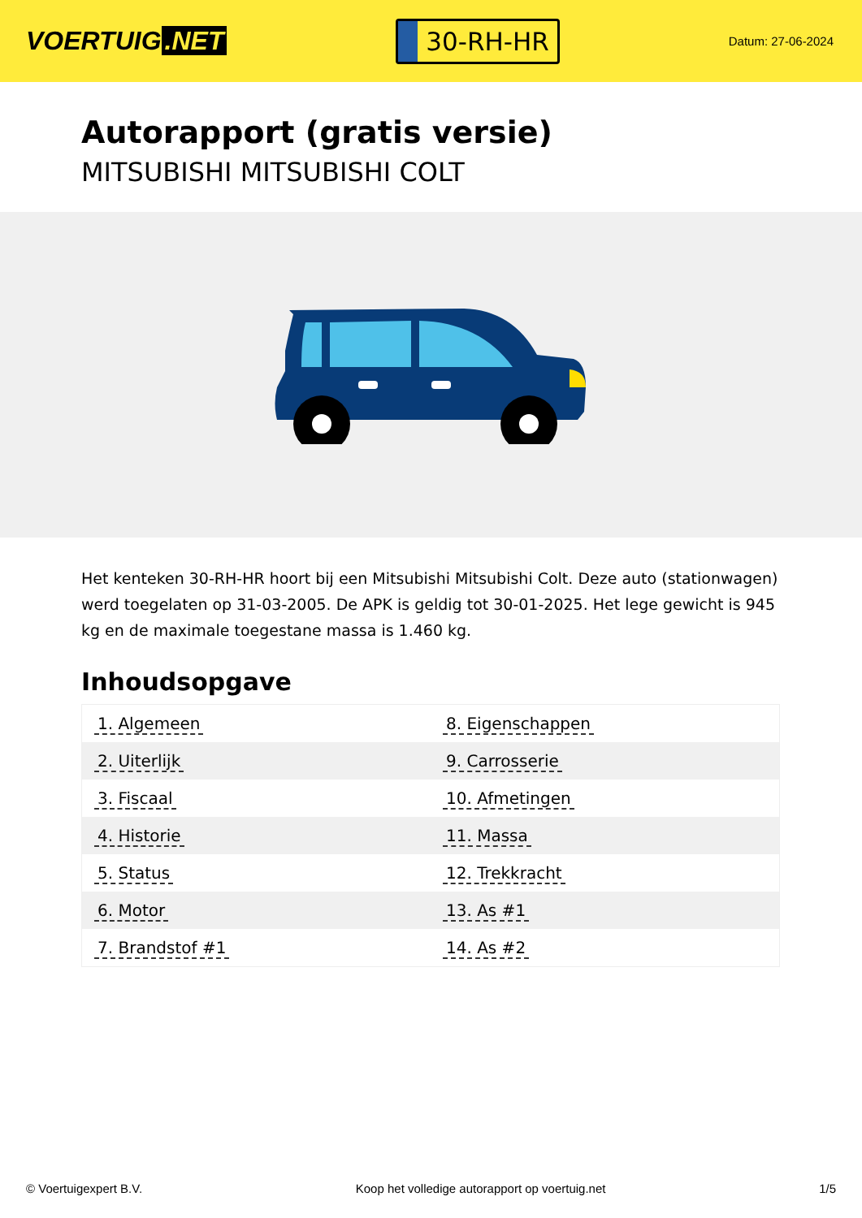VOERTUIG.NET
30-RH-HR
Datum: 27-06-2024
Autorapport (gratis versie)
MITSUBISHI MITSUBISHI COLT
Het kenteken 30-RH-HR hoort bij een Mitsubishi Mitsubishi Colt. Deze auto (stationwagen) werd toegelaten op 31-03-2005. De APK is geldig tot 30-01-2025. Het lege gewicht is 945 kg en de maximale toegestane massa is 1.460 kg.
Inhoudsopgave
| 1. Algemeen | 8. Eigenschappen |
| 2. Uiterlijk | 9. Carrosserie |
| 3. Fiscaal | 10. Afmetingen |
| 4. Historie | 11. Massa |
| 5. Status | 12. Trekkracht |
| 6. Motor | 13. As #1 |
| 7. Brandstof #1 | 14. As #2 |
© Voertuigexpert B.V. Koop het volledige autorapport op voertuig.net
1/5